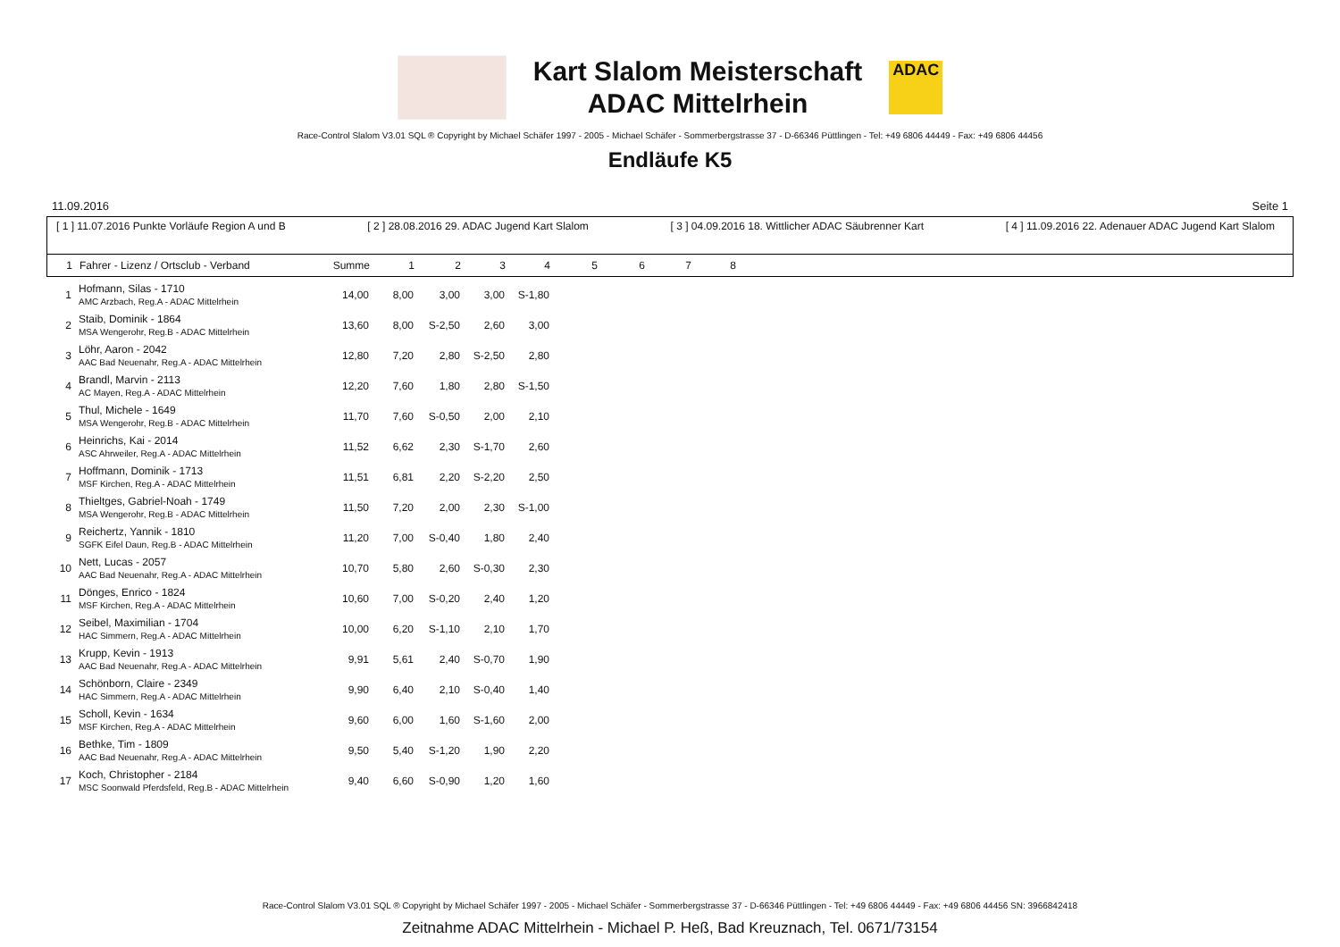Kart Slalom Meisterschaft
ADAC Mittelrhein
ADAC
Race-Control Slalom V3.01 SQL ® Copyright by Michael Schäfer 1997 - 2005 - Michael Schäfer - Sommerbergstrasse 37 - D-66346 Püttlingen - Tel: +49 6806 44449 - Fax: +49 6806 44456
Endläufe K5
11.09.2016 Seite 1
[ 1 ] 11.07.2016 Punkte Vorläufe Region A und B [ 2 ] 28.08.2016 29. ADAC Jugend Kart Slalom [ 3 ] 04.09.2016 18. Wittlicher ADAC Säubrenner Kart [ 4 ] 11.09.2016 22. Adenauer ADAC Jugend Kart Slalom
| 1 | Fahrer - Lizenz / Ortsclub - Verband | Summe | 1 | 2 | 3 | 4 | 5 | 6 | 7 | 8 |
| --- | --- | --- | --- | --- | --- | --- | --- | --- | --- | --- |
| 1 | Hofmann, Silas - 1710 AMC Arzbach, Reg.A - ADAC Mittelrhein | 14,00 | 8,00 | 3,00 | 3,00 | S-1,80 |
| 2 | Staib, Dominik - 1864 MSA Wengerohr, Reg.B - ADAC Mittelrhein | 13,60 | 8,00 | S-2,50 | 2,60 | 3,00 |
| 3 | Löhr, Aaron - 2042 AAC Bad Neuenahr, Reg.A - ADAC Mittelrhein | 12,80 | 7,20 | 2,80 | S-2,50 | 2,80 |
| 4 | Brandl, Marvin - 2113 AC Mayen, Reg.A - ADAC Mittelrhein | 12,20 | 7,60 | 1,80 | 2,80 | S-1,50 |
| 5 | Thul, Michele - 1649 MSA Wengerohr, Reg.B - ADAC Mittelrhein | 11,70 | 7,60 | S-0,50 | 2,00 | 2,10 |
| 6 | Heinrichs, Kai - 2014 ASC Ahrweiler, Reg.A - ADAC Mittelrhein | 11,52 | 6,62 | 2,30 | S-1,70 | 2,60 |
| 7 | Hoffmann, Dominik - 1713 MSF Kirchen, Reg.A - ADAC Mittelrhein | 11,51 | 6,81 | 2,20 | S-2,20 | 2,50 |
| 8 | Thieltges, Gabriel-Noah - 1749 MSA Wengerohr, Reg.B - ADAC Mittelrhein | 11,50 | 7,20 | 2,00 | 2,30 | S-1,00 |
| 9 | Reichertz, Yannik - 1810 SGFK Eifel Daun, Reg.B - ADAC Mittelrhein | 11,20 | 7,00 | S-0,40 | 1,80 | 2,40 |
| 10 | Nett, Lucas - 2057 AAC Bad Neuenahr, Reg.A - ADAC Mittelrhein | 10,70 | 5,80 | 2,60 | S-0,30 | 2,30 |
| 11 | Dönges, Enrico - 1824 MSF Kirchen, Reg.A - ADAC Mittelrhein | 10,60 | 7,00 | S-0,20 | 2,40 | 1,20 |
| 12 | Seibel, Maximilian - 1704 HAC Simmern, Reg.A - ADAC Mittelrhein | 10,00 | 6,20 | S-1,10 | 2,10 | 1,70 |
| 13 | Krupp, Kevin - 1913 AAC Bad Neuenahr, Reg.A - ADAC Mittelrhein | 9,91 | 5,61 | 2,40 | S-0,70 | 1,90 |
| 14 | Schönborn, Claire - 2349 HAC Simmern, Reg.A - ADAC Mittelrhein | 9,90 | 6,40 | 2,10 | S-0,40 | 1,40 |
| 15 | Scholl, Kevin - 1634 MSF Kirchen, Reg.A - ADAC Mittelrhein | 9,60 | 6,00 | 1,60 | S-1,60 | 2,00 |
| 16 | Bethke, Tim - 1809 AAC Bad Neuenahr, Reg.A - ADAC Mittelrhein | 9,50 | 5,40 | S-1,20 | 1,90 | 2,20 |
| 17 | Koch, Christopher - 2184 MSC Soonwald Pferdsfeld, Reg.B - ADAC Mittelrhein | 9,40 | 6,60 | S-0,90 | 1,20 | 1,60 |
Race-Control Slalom V3.01 SQL ® Copyright by Michael Schäfer 1997 - 2005 - Michael Schäfer - Sommerbergstrasse 37 - D-66346 Püttlingen - Tel: +49 6806 44449 - Fax: +49 6806 44456 SN: 3966842418
Zeitnahme ADAC Mittelrhein - Michael P. Heß, Bad Kreuznach, Tel. 0671/73154